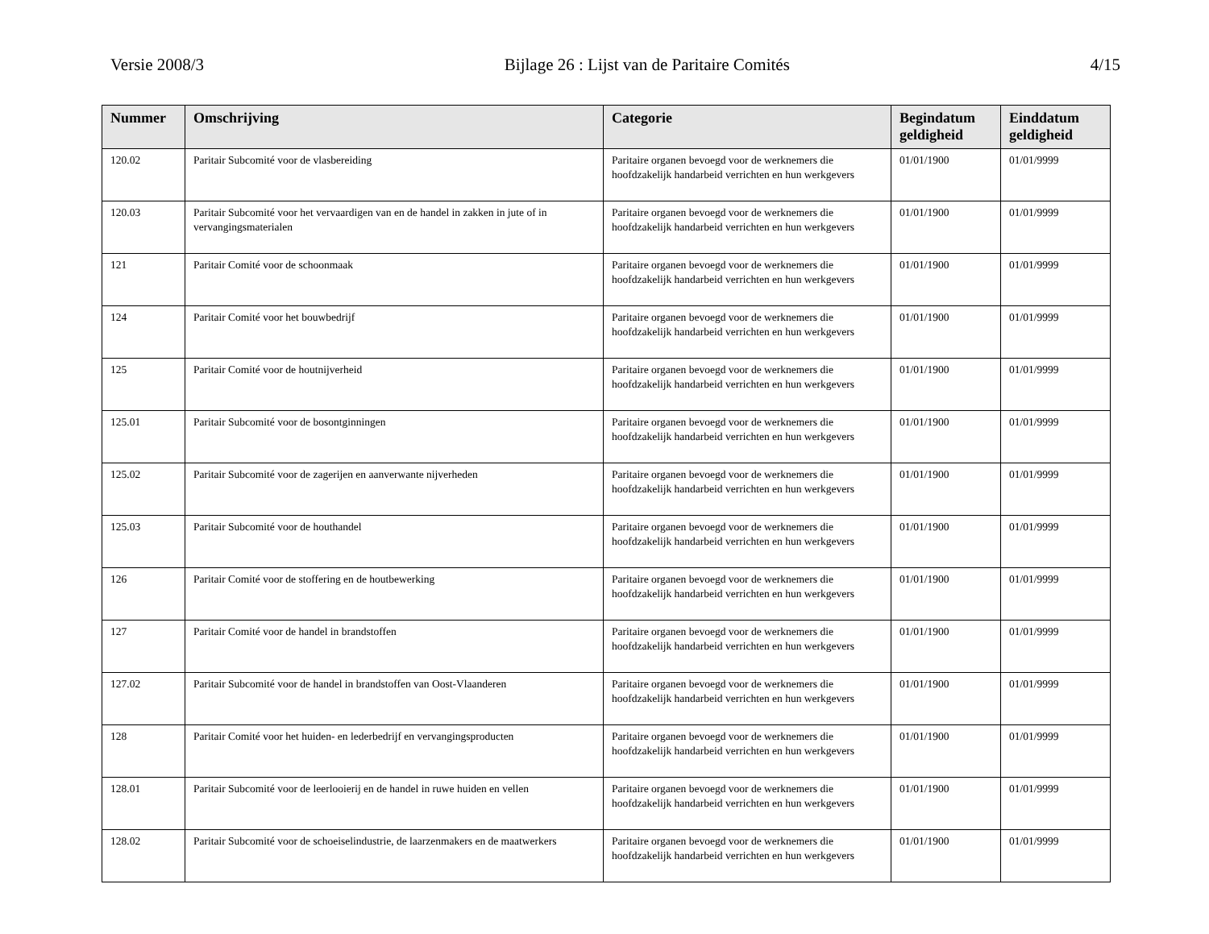Versie 2008/3 Bijlage 26 : Lijst van de Paritaire Comités 4/15
| Nummer | Omschrijving | Categorie | Begindatum geldigheid | Einddatum geldigheid |
| --- | --- | --- | --- | --- |
| 120.02 | Paritair Subcomité voor de vlasbereiding | Paritaire organen bevoegd voor de werknemers die hoofdzakelijk handarbeid verrichten en hun werkgevers | 01/01/1900 | 01/01/9999 |
| 120.03 | Paritair Subcomité voor het vervaardigen van en de handel in zakken in jute of in vervangingsmaterialen | Paritaire organen bevoegd voor de werknemers die hoofdzakelijk handarbeid verrichten en hun werkgevers | 01/01/1900 | 01/01/9999 |
| 121 | Paritair Comité voor de schoonmaak | Paritaire organen bevoegd voor de werknemers die hoofdzakelijk handarbeid verrichten en hun werkgevers | 01/01/1900 | 01/01/9999 |
| 124 | Paritair Comité voor het bouwbedrijf | Paritaire organen bevoegd voor de werknemers die hoofdzakelijk handarbeid verrichten en hun werkgevers | 01/01/1900 | 01/01/9999 |
| 125 | Paritair Comité voor de houtnijverheid | Paritaire organen bevoegd voor de werknemers die hoofdzakelijk handarbeid verrichten en hun werkgevers | 01/01/1900 | 01/01/9999 |
| 125.01 | Paritair Subcomité voor de bosontginningen | Paritaire organen bevoegd voor de werknemers die hoofdzakelijk handarbeid verrichten en hun werkgevers | 01/01/1900 | 01/01/9999 |
| 125.02 | Paritair Subcomité voor de zagerijen en aanverwante nijverheden | Paritaire organen bevoegd voor de werknemers die hoofdzakelijk handarbeid verrichten en hun werkgevers | 01/01/1900 | 01/01/9999 |
| 125.03 | Paritair Subcomité voor de houthandel | Paritaire organen bevoegd voor de werknemers die hoofdzakelijk handarbeid verrichten en hun werkgevers | 01/01/1900 | 01/01/9999 |
| 126 | Paritair Comité voor de stoffering en de houtbewerking | Paritaire organen bevoegd voor de werknemers die hoofdzakelijk handarbeid verrichten en hun werkgevers | 01/01/1900 | 01/01/9999 |
| 127 | Paritair Comité voor de handel in brandstoffen | Paritaire organen bevoegd voor de werknemers die hoofdzakelijk handarbeid verrichten en hun werkgevers | 01/01/1900 | 01/01/9999 |
| 127.02 | Paritair Subcomité voor de handel in brandstoffen van Oost-Vlaanderen | Paritaire organen bevoegd voor de werknemers die hoofdzakelijk handarbeid verrichten en hun werkgevers | 01/01/1900 | 01/01/9999 |
| 128 | Paritair Comité voor het huiden- en lederbedrijf en vervangingsproducten | Paritaire organen bevoegd voor de werknemers die hoofdzakelijk handarbeid verrichten en hun werkgevers | 01/01/1900 | 01/01/9999 |
| 128.01 | Paritair Subcomité voor de leerlooierij en de handel in ruwe huiden en vellen | Paritaire organen bevoegd voor de werknemers die hoofdzakelijk handarbeid verrichten en hun werkgevers | 01/01/1900 | 01/01/9999 |
| 128.02 | Paritair Subcomité voor de schoeiselindustrie, de laarzenmakers en de maatwerkers | Paritaire organen bevoegd voor de werknemers die hoofdzakelijk handarbeid verrichten en hun werkgevers | 01/01/1900 | 01/01/9999 |